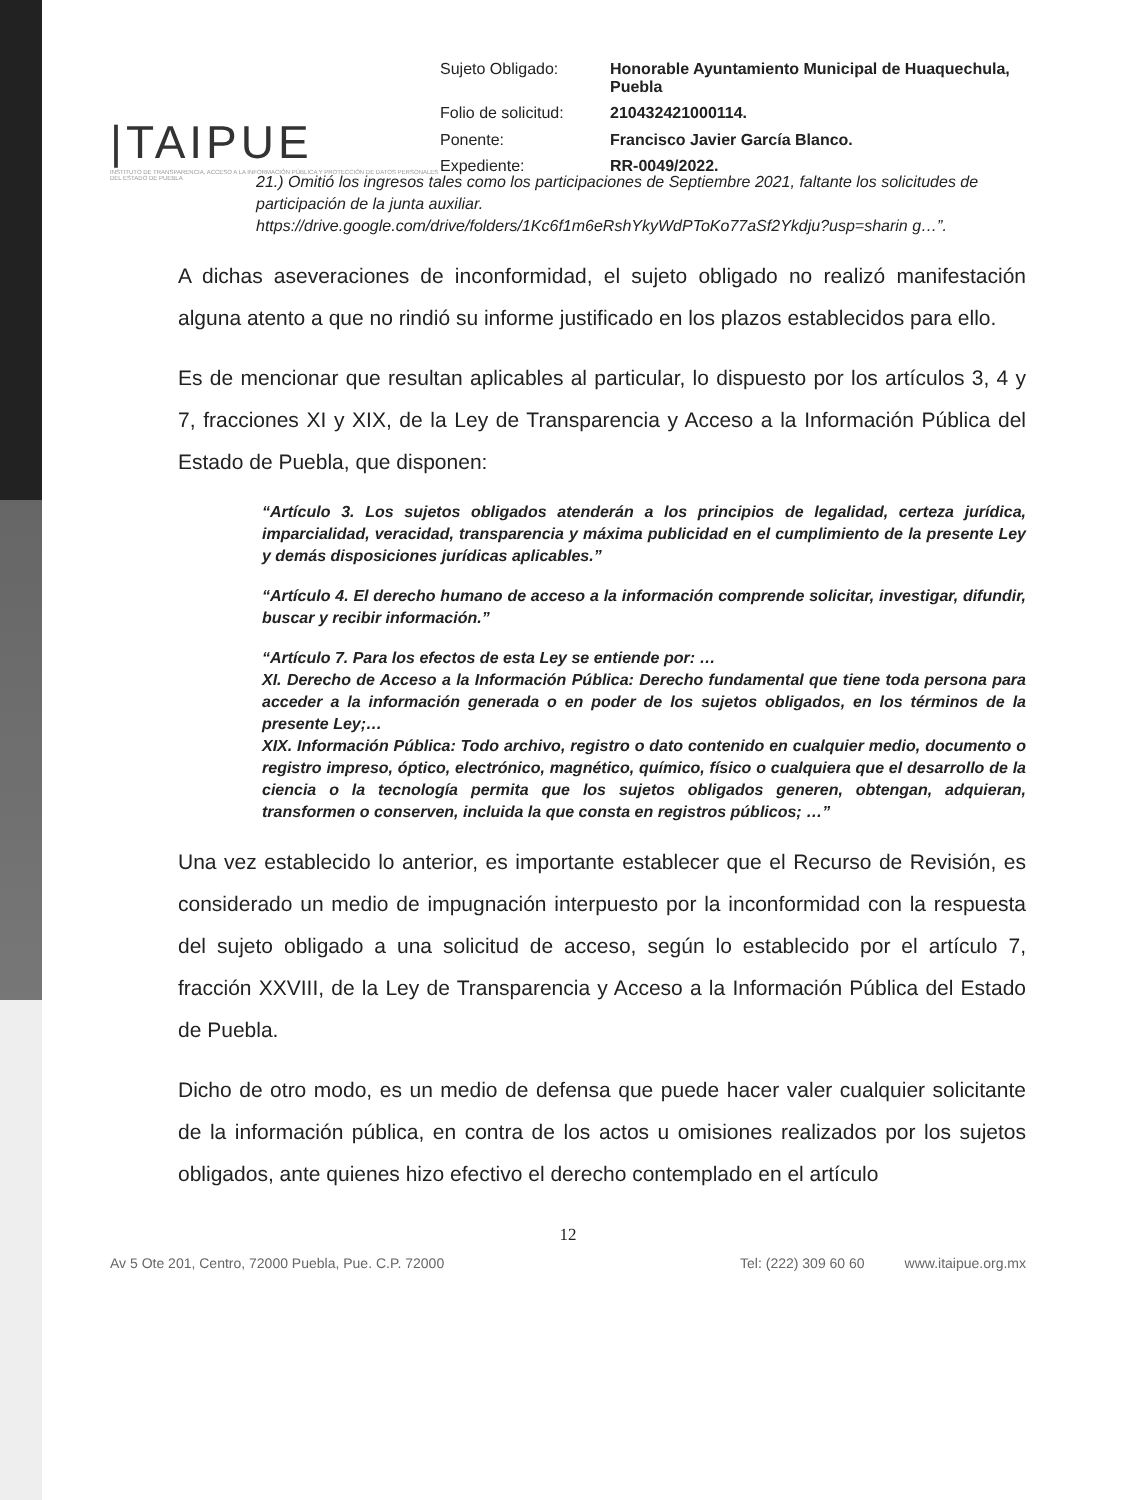|TAIPUE
INSTITUTO DE TRANSPARENCIA, ACCESO A LA INFORMACIÓN PÚBLICA Y PROTECCIÓN DE DATOS PERSONALES DEL ESTADO DE PUEBLA
Sujeto Obligado: Honorable Ayuntamiento Municipal de Huaquechula, Puebla Folio de solicitud: 210432421000114. Ponente: Francisco Javier García Blanco. Expediente: RR-0049/2022.
21.) Omitió los ingresos tales como los participaciones de Septiembre 2021, faltante los solicitudes de participación de la junta auxiliar.
https://drive.google.com/drive/folders/1Kc6f1m6eRshYkyWdPToKo77aSf2Ykdju?usp=sharin g…”.
A dichas aseveraciones de inconformidad, el sujeto obligado no realizó manifestación alguna atento a que no rindió su informe justificado en los plazos establecidos para ello.
Es de mencionar que resultan aplicables al particular, lo dispuesto por los artículos 3, 4 y 7, fracciones XI y XIX, de la Ley de Transparencia y Acceso a la Información Pública del Estado de Puebla, que disponen:
“Artículo 3. Los sujetos obligados atenderán a los principios de legalidad, certeza jurídica, imparcialidad, veracidad, transparencia y máxima publicidad en el cumplimiento de la presente Ley y demás disposiciones jurídicas aplicables.”
“Artículo 4. El derecho humano de acceso a la información comprende solicitar, investigar, difundir, buscar y recibir información.”
“Artículo 7. Para los efectos de esta Ley se entiende por: …
XI. Derecho de Acceso a la Información Pública: Derecho fundamental que tiene toda persona para acceder a la información generada o en poder de los sujetos obligados, en los términos de la presente Ley;…
XIX. Información Pública: Todo archivo, registro o dato contenido en cualquier medio, documento o registro impreso, óptico, electrónico, magnético, químico, físico o cualquiera que el desarrollo de la ciencia o la tecnología permita que los sujetos obligados generen, obtengan, adquieran, transformen o conserven, incluida la que consta en registros públicos; …”
Una vez establecido lo anterior, es importante establecer que el Recurso de Revisión, es considerado un medio de impugnación interpuesto por la inconformidad con la respuesta del sujeto obligado a una solicitud de acceso, según lo establecido por el artículo 7, fracción XXVIII, de la Ley de Transparencia y Acceso a la Información Pública del Estado de Puebla.
Dicho de otro modo, es un medio de defensa que puede hacer valer cualquier solicitante de la información pública, en contra de los actos u omisiones realizados por los sujetos obligados, ante quienes hizo efectivo el derecho contemplado en el artículo
12
Av 5 Ote 201, Centro, 72000 Puebla, Pue. C.P. 72000 Tel: (222) 309 60 60 www.itaipue.org.mx